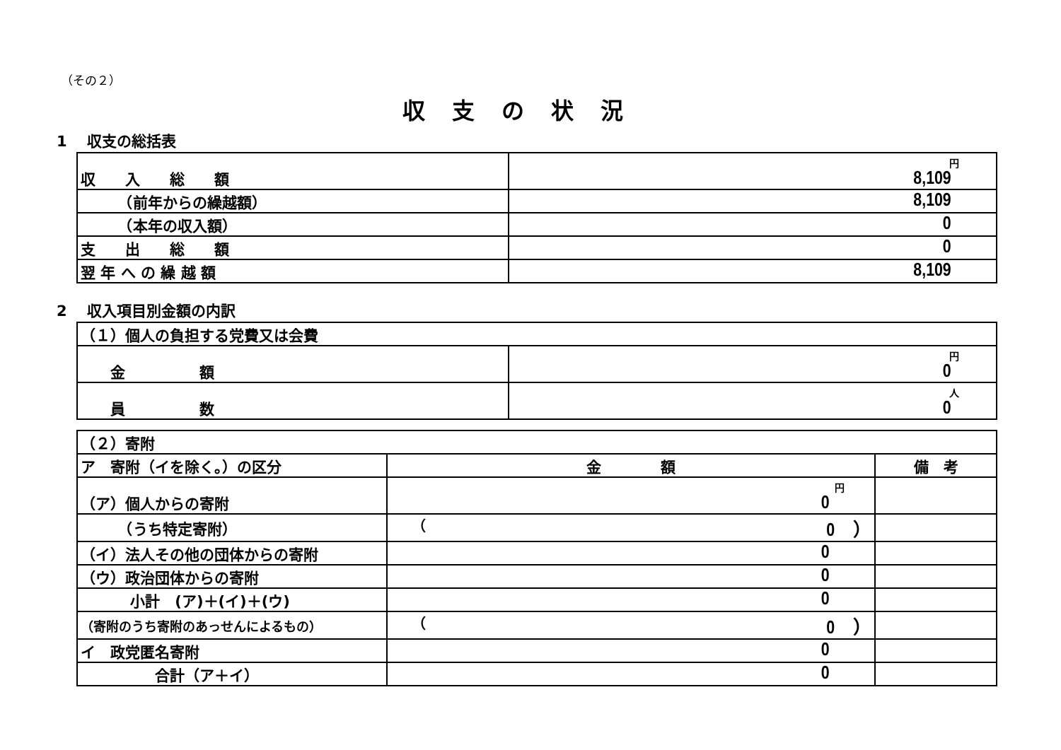（その２）
収支の状況
1　 収支の総括表
| 収 入 総 額 | 円 8,109 |
| （前年からの繰越額） | 8,109 |
| （本年の収入額） | 0 |
| 支 出 総 額 | 0 |
| 翌 年 へ の 繰 越 額 | 8,109 |
2　 収入項目別金額の内訳
| （１）個人の負担する党費又は会費 | |
| 金 額 | 円 0 |
| 員 数 | 人 0 |
| （２）寄附 | | |
| ア 寄附（イを除く。）の区分 | 金 額 | 備 考 |
| （ア）個人からの寄附 | 円 0 | |
| （うち特定寄附） | （ 0 ） | |
| （イ）法人その他の団体からの寄附 | 0 | |
| （ウ）政治団体からの寄附 | 0 | |
| 小計 (ア)＋(イ)＋(ウ) | 0 | |
| （寄附のうち寄附のあっせんによるもの） | （ 0 ） | |
| イ 政党匿名寄附 | 0 | |
| 合計（ア＋イ） | 0 | |